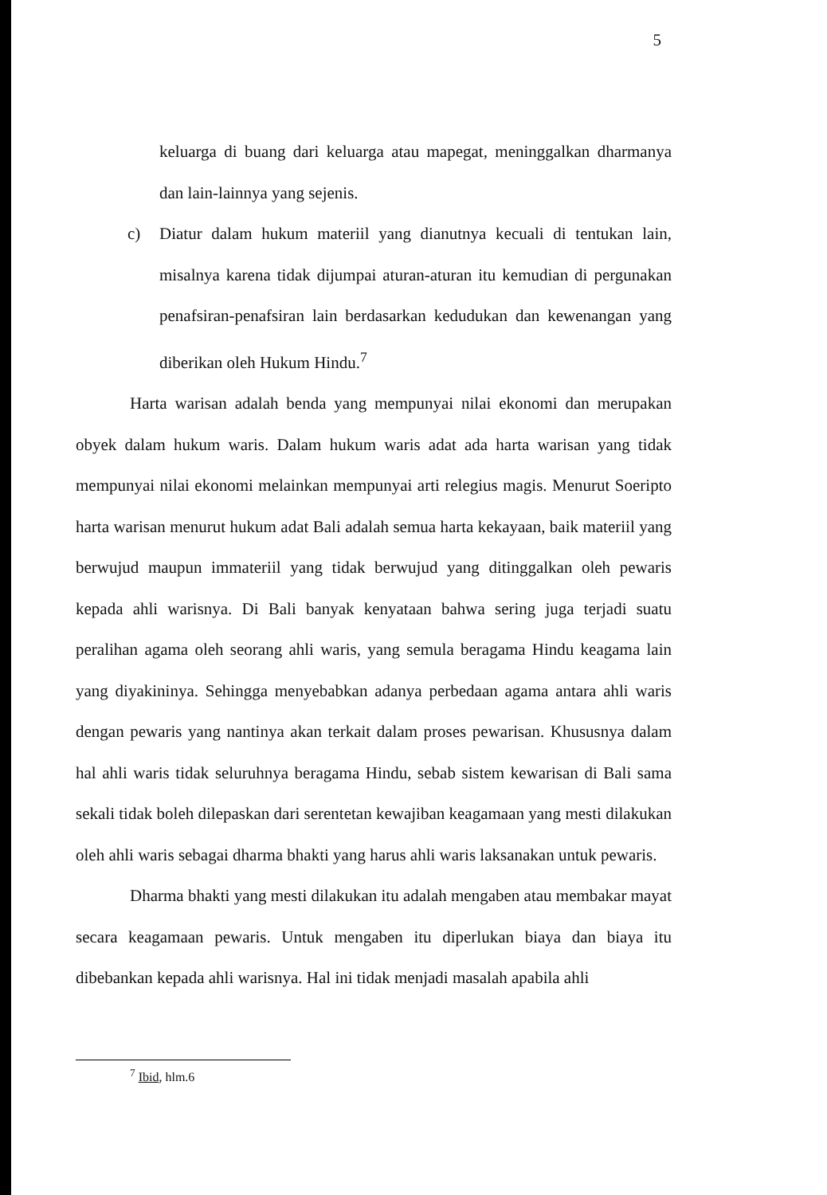5
keluarga di buang dari keluarga atau mapegat, meninggalkan dharmanya dan lain-lainnya yang sejenis.
c) Diatur dalam hukum materiil yang dianutnya kecuali di tentukan lain, misalnya karena tidak dijumpai aturan-aturan itu kemudian di pergunakan penafsiran-penafsiran lain berdasarkan kedudukan dan kewenangan yang diberikan oleh Hukum Hindu.<sup>7</sup>
Harta warisan adalah benda yang mempunyai nilai ekonomi dan merupakan obyek dalam hukum waris. Dalam hukum waris adat ada harta warisan yang tidak mempunyai nilai ekonomi melainkan mempunyai arti relegius magis. Menurut Soeripto harta warisan menurut hukum adat Bali adalah semua harta kekayaan, baik materiil yang berwujud maupun immateriil yang tidak berwujud yang ditinggalkan oleh pewaris kepada ahli warisnya. Di Bali banyak kenyataan bahwa sering juga terjadi suatu peralihan agama oleh seorang ahli waris, yang semula beragama Hindu keagama lain yang diyakininya. Sehingga menyebabkan adanya perbedaan agama antara ahli waris dengan pewaris yang nantinya akan terkait dalam proses pewarisan. Khususnya dalam hal ahli waris tidak seluruhnya beragama Hindu, sebab sistem kewarisan di Bali sama sekali tidak boleh dilepaskan dari serentetan kewajiban keagamaan yang mesti dilakukan oleh ahli waris sebagai dharma bhakti yang harus ahli waris laksanakan untuk pewaris.
Dharma bhakti yang mesti dilakukan itu adalah mengaben atau membakar mayat secara keagamaan pewaris. Untuk mengaben itu diperlukan biaya dan biaya itu dibebankan kepada ahli warisnya. Hal ini tidak menjadi masalah apabila ahli
<sup>7</sup> Ibid, hlm.6